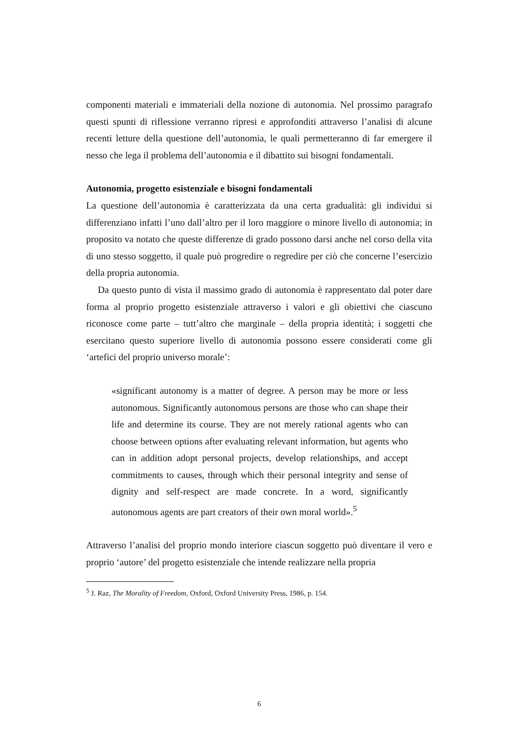componenti materiali e immateriali della nozione di autonomia. Nel prossimo paragrafo questi spunti di riflessione verranno ripresi e approfonditi attraverso l’analisi di alcune recenti letture della questione dell’autonomia, le quali permetteranno di far emergere il nesso che lega il problema dell’autonomia e il dibattito sui bisogni fondamentali.
Autonomia, progetto esistenziale e bisogni fondamentali
La questione dell’autonomia è caratterizzata da una certa gradualità: gli individui si differenziano infatti l’uno dall’altro per il loro maggiore o minore livello di autonomia; in proposito va notato che queste differenze di grado possono darsi anche nel corso della vita di uno stesso soggetto, il quale può progredire o regredire per ciò che concerne l’esercizio della propria autonomia.
Da questo punto di vista il massimo grado di autonomia è rappresentato dal poter dare forma al proprio progetto esistenziale attraverso i valori e gli obiettivi che ciascuno riconosce come parte – tutt’altro che marginale – della propria identità; i soggetti che esercitano questo superiore livello di autonomia possono essere considerati come gli ‘artefici del proprio universo morale’:
«significant autonomy is a matter of degree. A person may be more or less autonomous. Significantly autonomous persons are those who can shape their life and determine its course. They are not merely rational agents who can choose between options after evaluating relevant information, but agents who can in addition adopt personal projects, develop relationships, and accept commitments to causes, through which their personal integrity and sense of dignity and self-respect are made concrete. In a word, significantly autonomous agents are part creators of their own moral world».<sup>5</sup>
Attraverso l’analisi del proprio mondo interiore ciascun soggetto può diventare il vero e proprio ‘autore’ del progetto esistenziale che intende realizzare nella propria
<sup>5</sup> J. Raz, The Morality of Freedom, Oxford, Oxford University Press, 1986, p. 154.
6